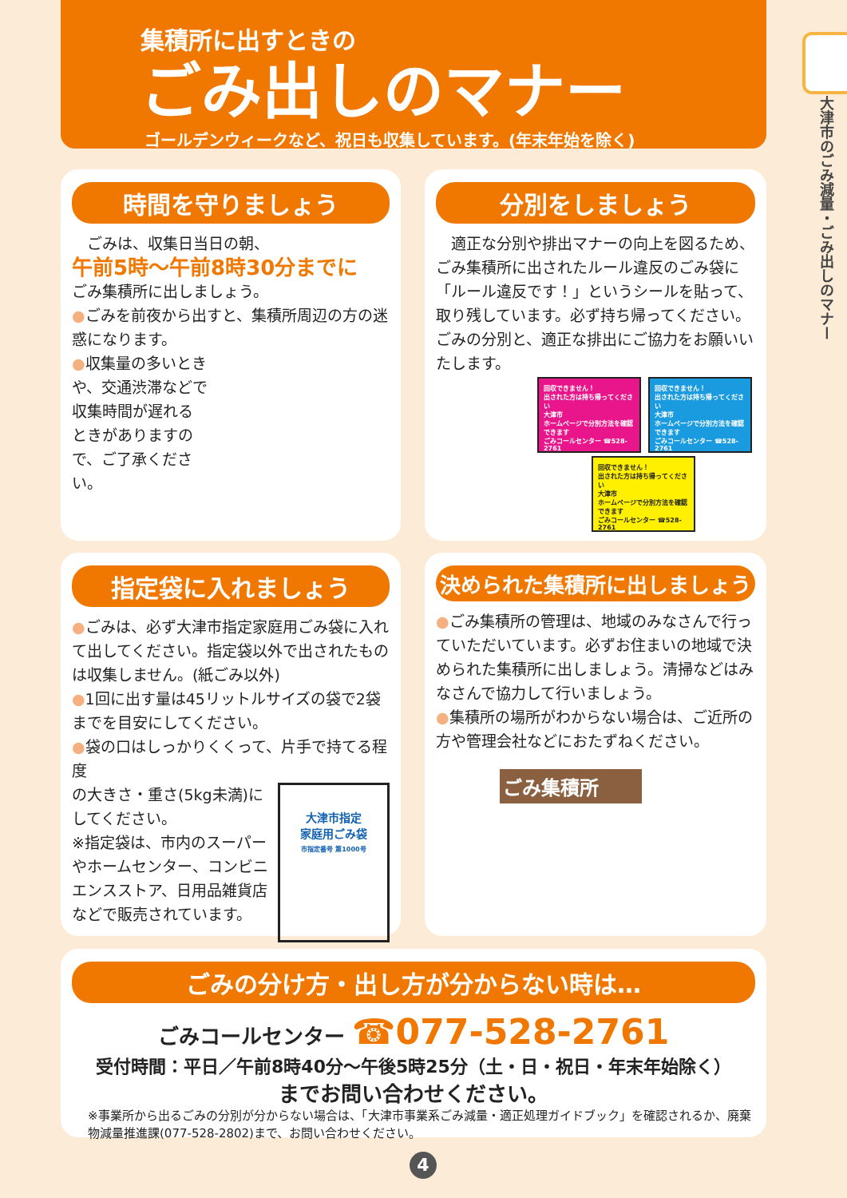集積所に出すときの
ごみ出しのマナー
ゴールデンウィークなど、祝日も収集しています。(年末年始を除く)
大津市のごみ減量・ごみ出しのマナー
時間を守りましょう
　ごみは、収集日当日の朝、
午前5時～午前8時30分までに
ごみ集積所に出しましょう。
●ごみを前夜から出すと、集積所周辺の方の迷惑になります。
●収集量の多いときや、交通渋滞などで収集時間が遅れるときがありますので、ご了承ください。
分別をしましょう
　適正な分別や排出マナーの向上を図るため、ごみ集積所に出されたルール違反のごみ袋に「ルール違反です！」というシールを貼って、取り残しています。必ず持ち帰ってください。ごみの分別と、適正な排出にご協力をお願いいたします。
回収できません！
出された方は持ち帰ってください
大津市
ホームページで分別方法を確認できます
ごみコールセンター ☎528-2761
回収できません！
出された方は持ち帰ってください
大津市
ホームページで分別方法を確認できます
ごみコールセンター ☎528-2761
回収できません！
出された方は持ち帰ってください
大津市
ホームページで分別方法を確認できます
ごみコールセンター ☎528-2761
指定袋に入れましょう
●ごみは、必ず大津市指定家庭用ごみ袋に入れて出してください。指定袋以外で出されたものは収集しません。(紙ごみ以外)
●1回に出す量は45リットルサイズの袋で2袋までを目安にしてください。
●袋の口はしっかりくくって、片手で持てる程度
大津市指定
家庭用ごみ袋
市指定番号 第1000号
の大きさ・重さ(5kg未満)にしてください。
※指定袋は、市内のスーパーやホームセンター、コンビニエンスストア、日用品雑貨店などで販売されています。
決められた集積所に出しましょう
●ごみ集積所の管理は、地域のみなさんで行っていただいています。必ずお住まいの地域で決められた集積所に出しましょう。清掃などはみなさんで協力して行いましょう。
●集積所の場所がわからない場合は、ご近所の方や管理会社などにおたずねください。
ごみ集積所
ごみの分け方・出し方が分からない時は…
ごみコールセンター ☎077-528-2761
受付時間：平日／午前8時40分～午後5時25分（土・日・祝日・年末年始除く）
までお問い合わせください。
※事業所から出るごみの分別が分からない場合は、「大津市事業系ごみ減量・適正処理ガイドブック」を確認されるか、廃棄物減量推進課(077-528-2802)まで、お問い合わせください。
4